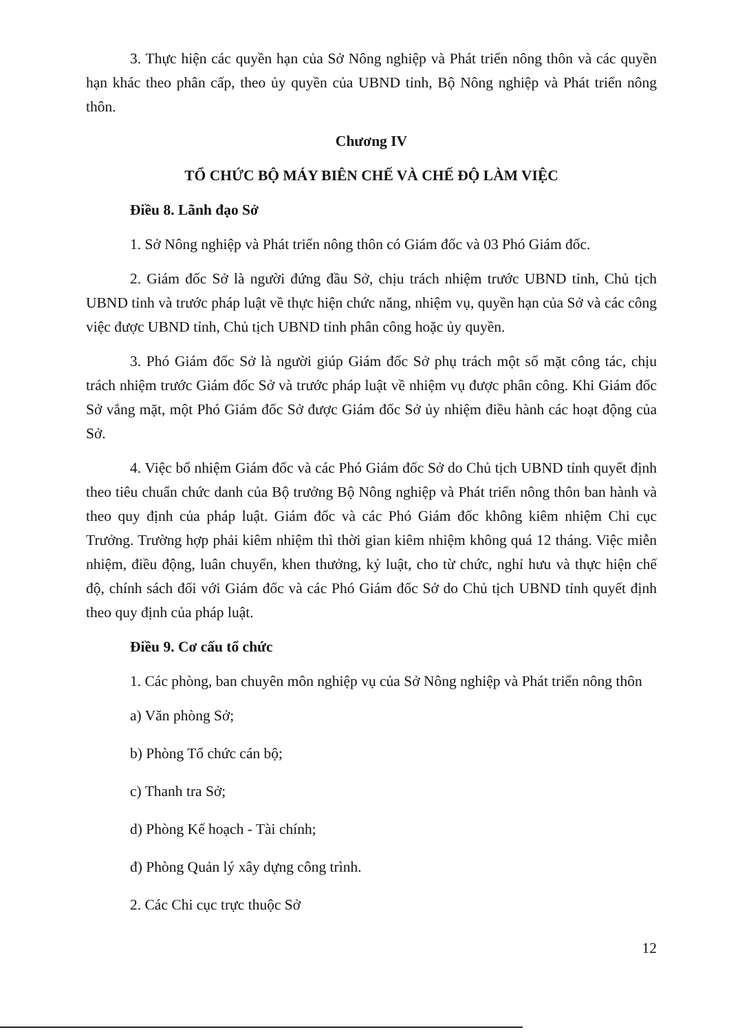3. Thực hiện các quyền hạn của Sở Nông nghiệp và Phát triển nông thôn và các quyền hạn khác theo phân cấp, theo ủy quyền của UBND tỉnh, Bộ Nông nghiệp và Phát triển nông thôn.
Chương IV
TỔ CHỨC BỘ MÁY BIÊN CHẾ VÀ CHẾ ĐỘ LÀM VIỆC
Điều 8. Lãnh đạo Sở
1. Sở Nông nghiệp và Phát triển nông thôn có Giám đốc và 03 Phó Giám đốc.
2. Giám đốc Sở là người đứng đầu Sở, chịu trách nhiệm trước UBND tỉnh, Chủ tịch UBND tỉnh và trước pháp luật về thực hiện chức năng, nhiệm vụ, quyền hạn của Sở và các công việc được UBND tỉnh, Chủ tịch UBND tỉnh phân công hoặc ủy quyền.
3. Phó Giám đốc Sở là người giúp Giám đốc Sở phụ trách một số mặt công tác, chịu trách nhiệm trước Giám đốc Sở và trước pháp luật về nhiệm vụ được phân công. Khi Giám đốc Sở vắng mặt, một Phó Giám đốc Sở được Giám đốc Sở ủy nhiệm điều hành các hoạt động của Sở.
4. Việc bổ nhiệm Giám đốc và các Phó Giám đốc Sở do Chủ tịch UBND tỉnh quyết định theo tiêu chuẩn chức danh của Bộ trưởng Bộ Nông nghiệp và Phát triển nông thôn ban hành và theo quy định của pháp luật. Giám đốc và các Phó Giám đốc không kiêm nhiệm Chi cục Trưởng. Trường hợp phải kiêm nhiệm thì thời gian kiêm nhiệm không quá 12 tháng. Việc miễn nhiệm, điều động, luân chuyển, khen thưởng, kỷ luật, cho từ chức, nghỉ hưu và thực hiện chế độ, chính sách đối với Giám đốc và các Phó Giám đốc Sở do Chủ tịch UBND tỉnh quyết định theo quy định của pháp luật.
Điều 9. Cơ cấu tổ chức
1. Các phòng, ban chuyên môn nghiệp vụ của Sở Nông nghiệp và Phát triển nông thôn
a) Văn phòng Sở;
b) Phòng Tổ chức cán bộ;
c) Thanh tra Sở;
d) Phòng Kế hoạch - Tài chính;
đ) Phòng Quản lý xây dựng công trình.
2. Các Chi cục trực thuộc Sở
12